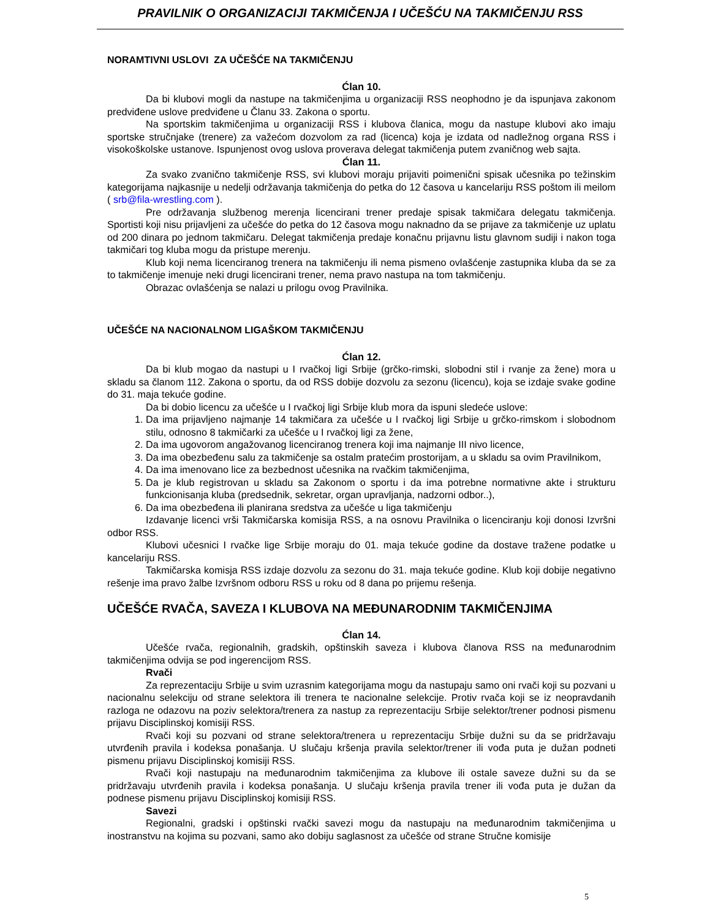PRAVILNIK O ORGANIZACIJI TAKMIČENJA I UČEŠĆU NA TAKMIČENJU RSS
NORAMTIVNI USLOVI ZA UČEŠĆE NA TAKMIČENJU
Ćlan 10.
Da bi klubovi mogli da nastupe na takmičenjima u organizaciji RSS neophodno je da ispunjava zakonom predviđene uslove predviđene u Članu 33. Zakona o sportu.
Na sportskim takmičenjima u organizaciji RSS i klubova članica, mogu da nastupe klubovi ako imaju sportske stručnjake (trenere) za važećom dozvolom za rad (licenca) koja je izdata od nadležnog organa RSS i visokoškolske ustanove. Ispunjenost ovog uslova proverava delegat takmičenja putem zvaničnog web sajta.
Ćlan 11.
Za svako zvanično takmičenje RSS, svi klubovi moraju prijaviti poimenični spisak učesnika po težinskim kategorijama najkasnije u nedelji održavanja takmičenja do petka do 12 časova u kancelariju RSS poštom ili meilom ( srb@fila-wrestling.com ).
Pre održavanja službenog merenja licencirani trener predaje spisak takmičara delegatu takmičenja. Sportisti koji nisu prijavljeni za učešće do petka do 12 časova mogu naknadno da se prijave za takmičenje uz uplatu od 200 dinara po jednom takmičaru. Delegat takmičenja predaje konačnu prijavnu listu glavnom sudiji i nakon toga takmičari tog kluba mogu da pristupe merenju.
Klub koji nema licenciranog trenera na takmičenju ili nema pismeno ovlašćenje zastupnika kluba da se za to takmičenje imenuje neki drugi licencirani trener, nema pravo nastupa na tom takmičenju.
Obrazac ovlašćenja se nalazi u prilogu ovog Pravilnika.
UČEŠĆE NA NACIONALNOM LIGAŠKOM TAKMIČENJU
Ćlan 12.
Da bi klub mogao da nastupi u I rvačkoj ligi Srbije (grčko-rimski, slobodni stil i rvanje za žene) mora u skladu sa članom 112. Zakona o sportu, da od RSS dobije dozvolu za sezonu (licencu), koja se izdaje svake godine do 31. maja tekuće godine.
Da bi dobio licencu za učešće u I rvačkoj ligi Srbije klub mora da ispuni sledeće uslove:
1. Da ima prijavljeno najmanje 14 takmičara za učešće u I rvačkoj ligi Srbije u grčko-rimskom i slobodnom stilu, odnosno 8 takmičarki za učešće u I rvačkoj ligi za žene,
2. Da ima ugovorom angažovanog licenciranog trenera koji ima najmanje III nivo licence,
3. Da ima obezbeđenu salu za takmičenje sa ostalm pratećim prostorijam, a u skladu sa ovim Pravilnikom,
4. Da ima imenovano lice za bezbednost učesnika na rvačkim takmičenjima,
5. Da je klub registrovan u skladu sa Zakonom o sportu i da ima potrebne normativne akte i strukturu funkcionisanja kluba (predsednik, sekretar, organ upravljanja, nadzorni odbor..),
6. Da ima obezbeđena ili planirana sredstva za učešće u liga takmičenju
Izdavanje licenci vrši Takmičarska komisija RSS, a na osnovu Pravilnika o licenciranju koji donosi Izvršni odbor RSS.
Klubovi učesnici I rvačke lige Srbije moraju do 01. maja tekuće godine da dostave tražene podatke u kancelariju RSS.
Takmičarska komisja RSS izdaje dozvolu za sezonu do 31. maja tekuće godine. Klub koji dobije negativno rešenje ima pravo žalbe Izvršnom odboru RSS u roku od 8 dana po prijemu rešenja.
UČEŠĆE RVAČA, SAVEZA I KLUBOVA NA MEĐUNARODNIM TAKMIČENJIMA
Ćlan 14.
Učešće rvača, regionalnih, gradskih, opštinskih saveza i klubova članova RSS na međunarodnim takmičenjima odvija se pod ingerencijom RSS.
Rvači
Za reprezentaciju Srbije u svim uzrasnim kategorijama mogu da nastupaju samo oni rvači koji su pozvani u nacionalnu selekciju od strane selektora ili trenera te nacionalne selekcije. Protiv rvača koji se iz neopravdanih razloga ne odazovu na poziv selektora/trenera za nastup za reprezentaciju Srbije selektor/trener podnosi pismenu prijavu Disciplinskoj komisiji RSS.
Rvači koji su pozvani od strane selektora/trenera u reprezentaciju Srbije dužni su da se pridržavaju utvrđenih pravila i kodeksa ponašanja. U slučaju kršenja pravila selektor/trener ili vođa puta je dužan podneti pismenu prijavu Disciplinskoj komisiji RSS.
Rvači koji nastupaju na međunarodnim takmičenjima za klubove ili ostale saveze dužni su da se pridržavaju utvrđenih pravila i kodeksa ponašanja. U slučaju kršenja pravila trener ili vođa puta je dužan da podnese pismenu prijavu Disciplinskoj komisiji RSS.
Savezi
Regionalni, gradski i opštinski rvački savezi mogu da nastupaju na međunarodnim takmičenjima u inostranstvu na kojima su pozvani, samo ako dobiju saglasnost za učešće od strane Stručne komisije
5